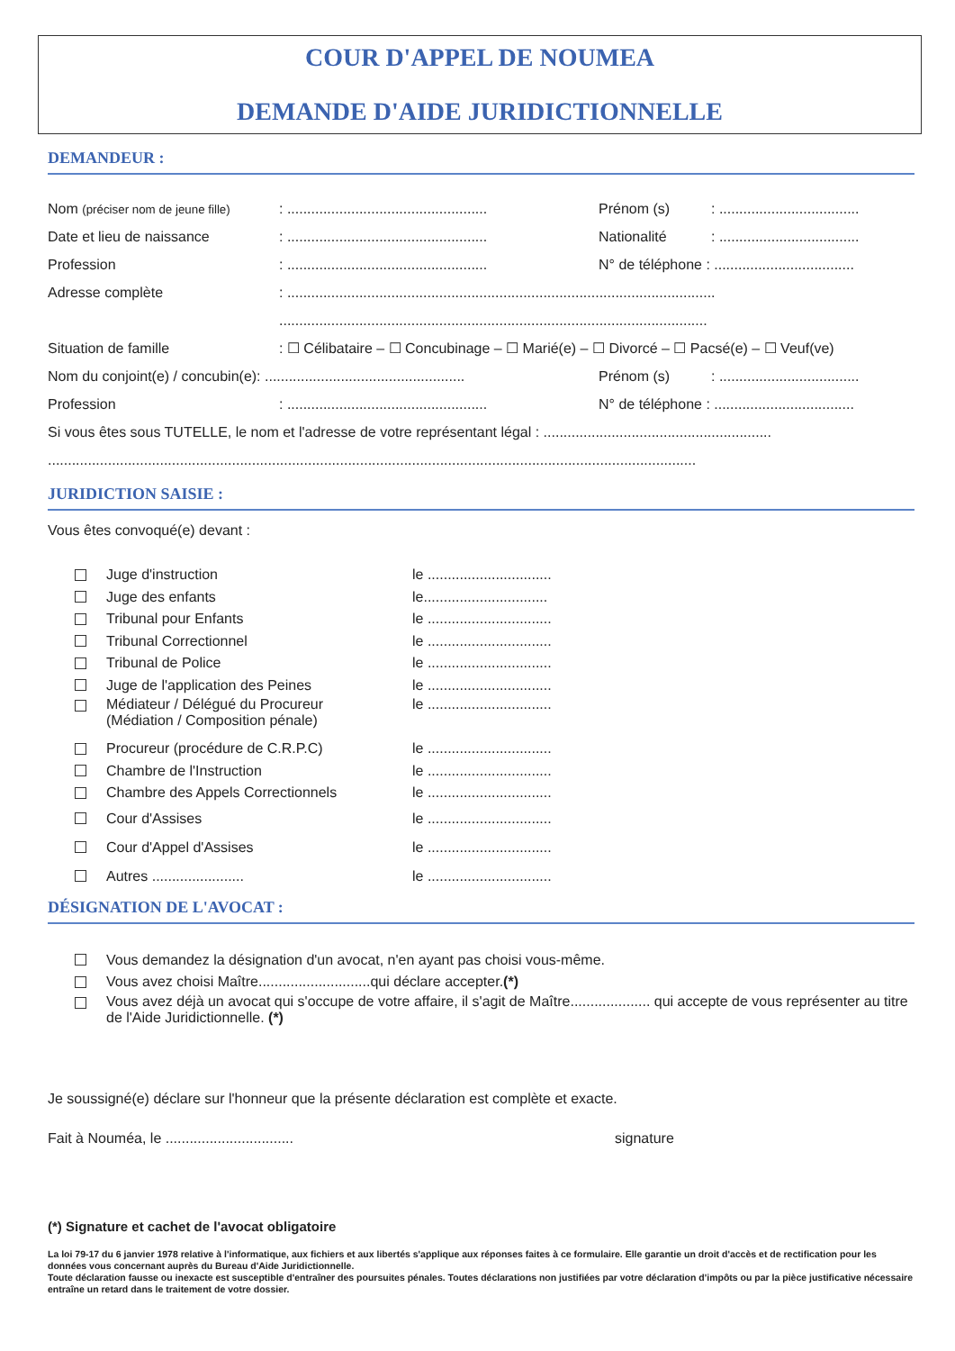COUR D'APPEL DE NOUMEA
DEMANDE D'AIDE JURIDICTIONNELLE
DEMANDEUR :
Nom (préciser nom de jeune fille): .................................................. Prénom (s): ...................................
Date et lieu de naissance: .................................................. Nationalité: ...................................
Profession: .................................................. N° de téléphone : ...................................
Adresse complète: ...........................................................................................................
...........................................................................................................
Situation de famille: ☐ Célibataire – ☐ Concubinage – ☐ Marié(e) – ☐ Divorcé – ☐ Pacsé(e) – ☐ Veuf(ve)
Nom du conjoint(e) / concubin(e): .................................................. Prénom (s): ...................................
Profession: .................................................. N° de téléphone : ...................................
Si vous êtes sous TUTELLE, le nom et l'adresse de votre représentant légal : .........................................................
..................................................................................................................................................................
JURIDICTION SAISIE :
Vous êtes convoqué(e) devant :
Juge d'instruction le ...............................
Juge des enfants le...............................
Tribunal pour Enfants le ...............................
Tribunal Correctionnel le ...............................
Tribunal de Police le ...............................
Juge de l'application des Peines le ...............................
Médiateur / Délégué du Procureur
(Médiation / Composition pénale) le ...............................
Procureur (procédure de C.R.P.C) le ...............................
Chambre de l'Instruction le ...............................
Chambre des Appels Correctionnels le ...............................
Cour d'Assises le ...............................
Cour d'Appel d'Assises le ...............................
Autres ....................... le ...............................
DÉSIGNATION DE L'AVOCAT :
Vous demandez la désignation d'un avocat, n'en ayant pas choisi vous-même.
Vous avez choisi Maître............................qui déclare accepter. (*)
Vous avez déjà un avocat qui s'occupe de votre affaire, il s'agit de Maître.................... qui accepte de vous représenter au titre de l'Aide Juridictionnelle. (*)
Je soussigné(e) déclare sur l'honneur que la présente déclaration est complète et exacte.
Fait à Nouméa, le ................................ signature
(*) Signature et cachet de l'avocat obligatoire
La loi 79-17 du 6 janvier 1978 relative à l'informatique, aux fichiers et aux libertés s'applique aux réponses faites à ce formulaire. Elle garantie un droit d'accès et de rectification pour les données vous concernant auprès du Bureau d'Aide Juridictionnelle.
Toute déclaration fausse ou inexacte est susceptible d'entraîner des poursuites pénales. Toutes déclarations non justifiées par votre déclaration d'impôts ou par la pièce justificative nécessaire entraîne un retard dans le traitement de votre dossier.